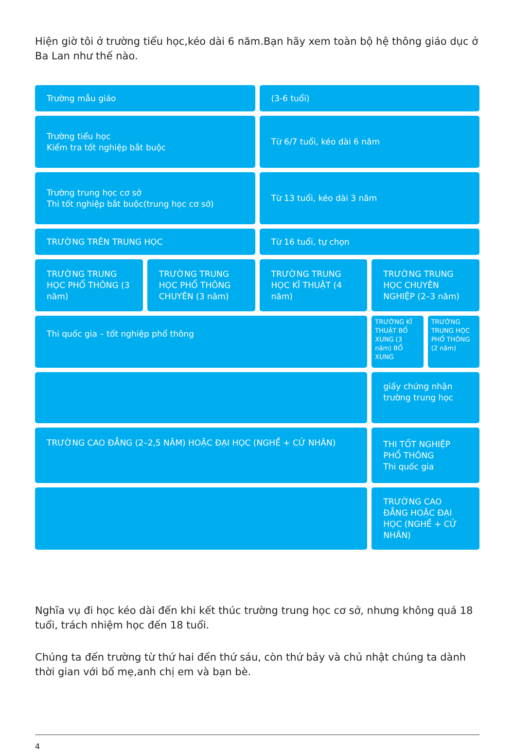Hiện giờ tôi ở trường tiểu học,kéo dài 6 năm.Bạn hãy xem toàn bộ hệ thông giáo dục ở Ba Lan như thế nào.
Trường mẫu giáo
(3-6 tuổi)
Trường tiểu học
Kiểm tra tốt nghiệp bắt buộc
Từ 6/7 tuổi, kéo dài 6 năm
Trường trung học cơ sở
Thi tốt nghiệp bắt buộc(trung học cơ sở)
Từ 13 tuổi, kéo dài 3 năm
TRƯỜNG TRÊN TRUNG HỌC
Từ 16 tuổi, tự chọn
TRƯỜNG TRUNG HỌC PHỔ THÔNG (3 năm)
TRƯỜNG TRUNG HỌC PHỔ THÔNG CHUYÊN (3 năm)
TRƯỜNG TRUNG HỌC KĨ THUẬT (4 năm)
TRƯỜNG TRUNG HỌC CHUYÊN NGHIỆP (2–3 năm)
Thi quốc gia – tốt nghiệp phổ thông
TRƯỜNG KĨ THUẬT BỔ XUNG (3 năm) BỔ XUNG
TRƯỜNG TRUNG HỌC PHỔ THÔNG (2 năm)
giấy chứng nhận trường trung học
TRƯỜNG CAO ĐẲNG (2–2,5 NĂM) HOẶC ĐẠI HỌC (NGHỀ + CỬ NHÂN)
THI TỐT NGHIỆP PHỔ THÔNG
Thi quốc gia
TRƯỜNG CAO ĐẲNG HOẶC ĐẠI HỌC (NGHỀ + CỬ NHÂN)
Nghĩa vụ đi học kéo dài đến khi kết thúc trường trung học cơ sở, nhưng không quá 18 tuổi, trách nhiệm học đến 18 tuổi.
Chúng ta đến trường từ thứ hai đến thứ sáu, còn thứ bảy và chủ nhật chúng ta dành thời gian với bố mẹ,anh chị em và bạn bè.
4